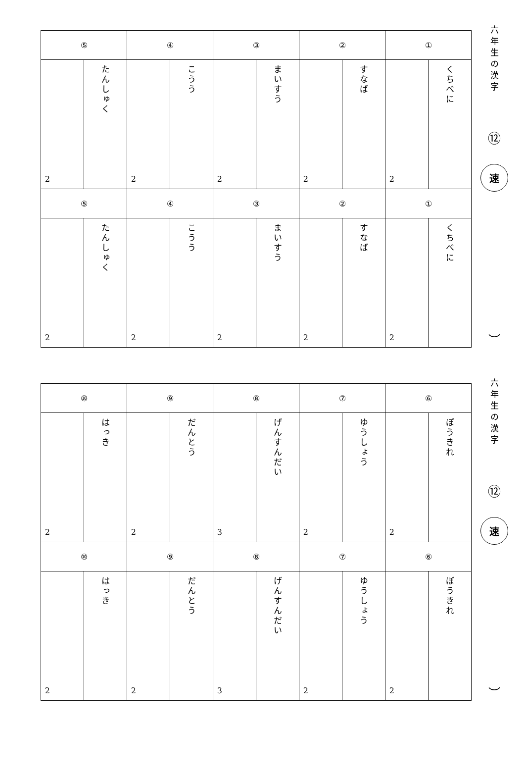| ① | | ② | | ③ | | ④ | | ⑤ | |
| --- | --- | --- | --- | --- | --- | --- | --- | --- | --- |
| くちべに | 2 | すなば | 2 | まいすう | 2 | こうう | 2 | たんしゅく | 2 |
| ① | | ② | | ③ | | ④ | | ⑤ | |
| くちべに | 2 | すなば | 2 | まいすう | 2 | こうう | 2 | たんしゅく | 2 |
六年生の漢字
⑫
速
︶
| ⑥ | | ⑦ | | ⑧ | | ⑨ | | ⑩ | |
| --- | --- | --- | --- | --- | --- | --- | --- | --- | --- |
| ぼうきれ | 2 | ゆうしょう | 2 | げんすんだい | 3 | だんとう | 2 | はっき | 2 |
| ⑥ | | ⑦ | | ⑧ | | ⑨ | | ⑩ | |
| ぼうきれ | 2 | ゆうしょう | 2 | げんすんだい | 3 | だんとう | 2 | はっき | 2 |
六年生の漢字
⑫
速
︶